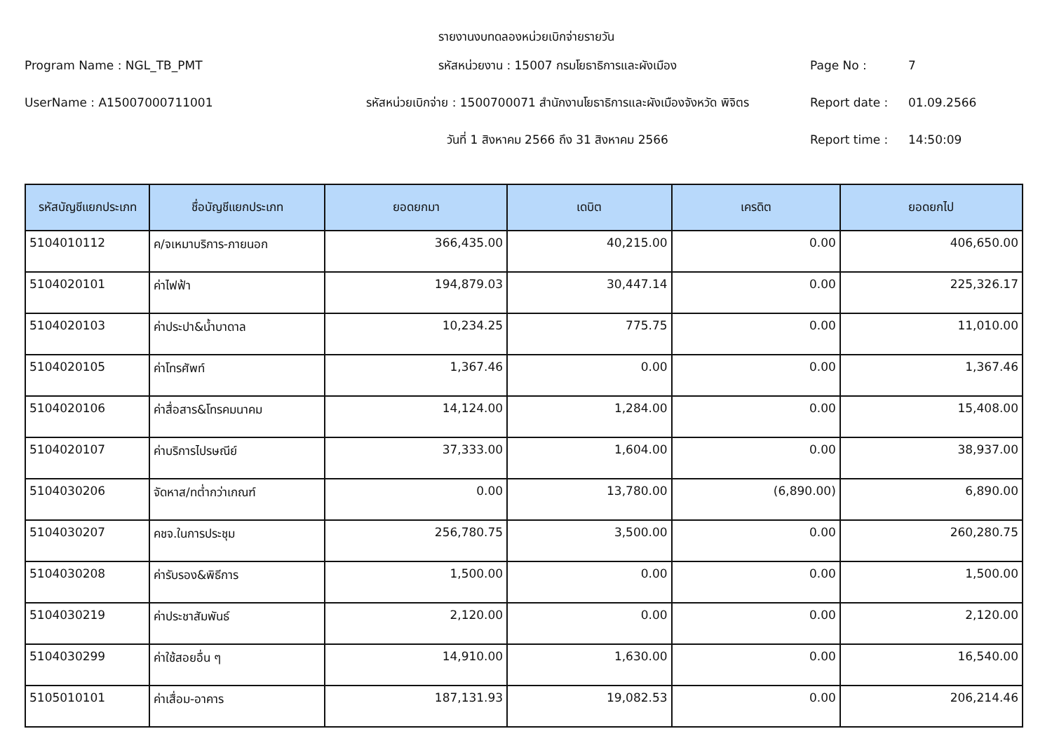รายงานงบทดลองหน่วยเบิกจ่ายรายวัน
Program Name : NGL_TB_PMT
รหัสหน่วยงาน : 15007 กรมโยธาธิการและผังเมือง
Page No :
7
UserName : A15007000711001
รหัสหน่วยเบิกจ่าย : 1500700071 สำนักงานโยธาธิการและผังเมืองจังหวัด พิจิตร
Report date :
01.09.2566
วันที่ 1 สิงหาคม 2566 ถึง 31 สิงหาคม 2566
Report time :
14:50:09
| รหัสบัญชีแยกประเภท | ชื่อบัญชีแยกประเภท | ยอดยกมา | เดบิต | เครดิต | ยอดยกไป |
| --- | --- | --- | --- | --- | --- |
| 5104010112 | ค/จเหมาบริการ-ภายนอก | 366,435.00 | 40,215.00 | 0.00 | 406,650.00 |
| 5104020101 | ค่าไฟฟ้า | 194,879.03 | 30,447.14 | 0.00 | 225,326.17 |
| 5104020103 | ค่าประปา&น้ำบาดาล | 10,234.25 | 775.75 | 0.00 | 11,010.00 |
| 5104020105 | ค่าโทรศัพท์ | 1,367.46 | 0.00 | 0.00 | 1,367.46 |
| 5104020106 | ค่าสื่อสาร&โทรคมนาคม | 14,124.00 | 1,284.00 | 0.00 | 15,408.00 |
| 5104020107 | ค่าบริการไปรษณีย์ | 37,333.00 | 1,604.00 | 0.00 | 38,937.00 |
| 5104030206 | จัดหาส/ทต่ำกว่าเกณฑ์ | 0.00 | 13,780.00 | (6,890.00) | 6,890.00 |
| 5104030207 | คชจ.ในการประชุม | 256,780.75 | 3,500.00 | 0.00 | 260,280.75 |
| 5104030208 | ค่ารับรอง&พิธีการ | 1,500.00 | 0.00 | 0.00 | 1,500.00 |
| 5104030219 | ค่าประชาสัมพันธ์ | 2,120.00 | 0.00 | 0.00 | 2,120.00 |
| 5104030299 | ค่าใช้สอยอื่น ๆ | 14,910.00 | 1,630.00 | 0.00 | 16,540.00 |
| 5105010101 | ค่าเสื่อม-อาคาร | 187,131.93 | 19,082.53 | 0.00 | 206,214.46 |